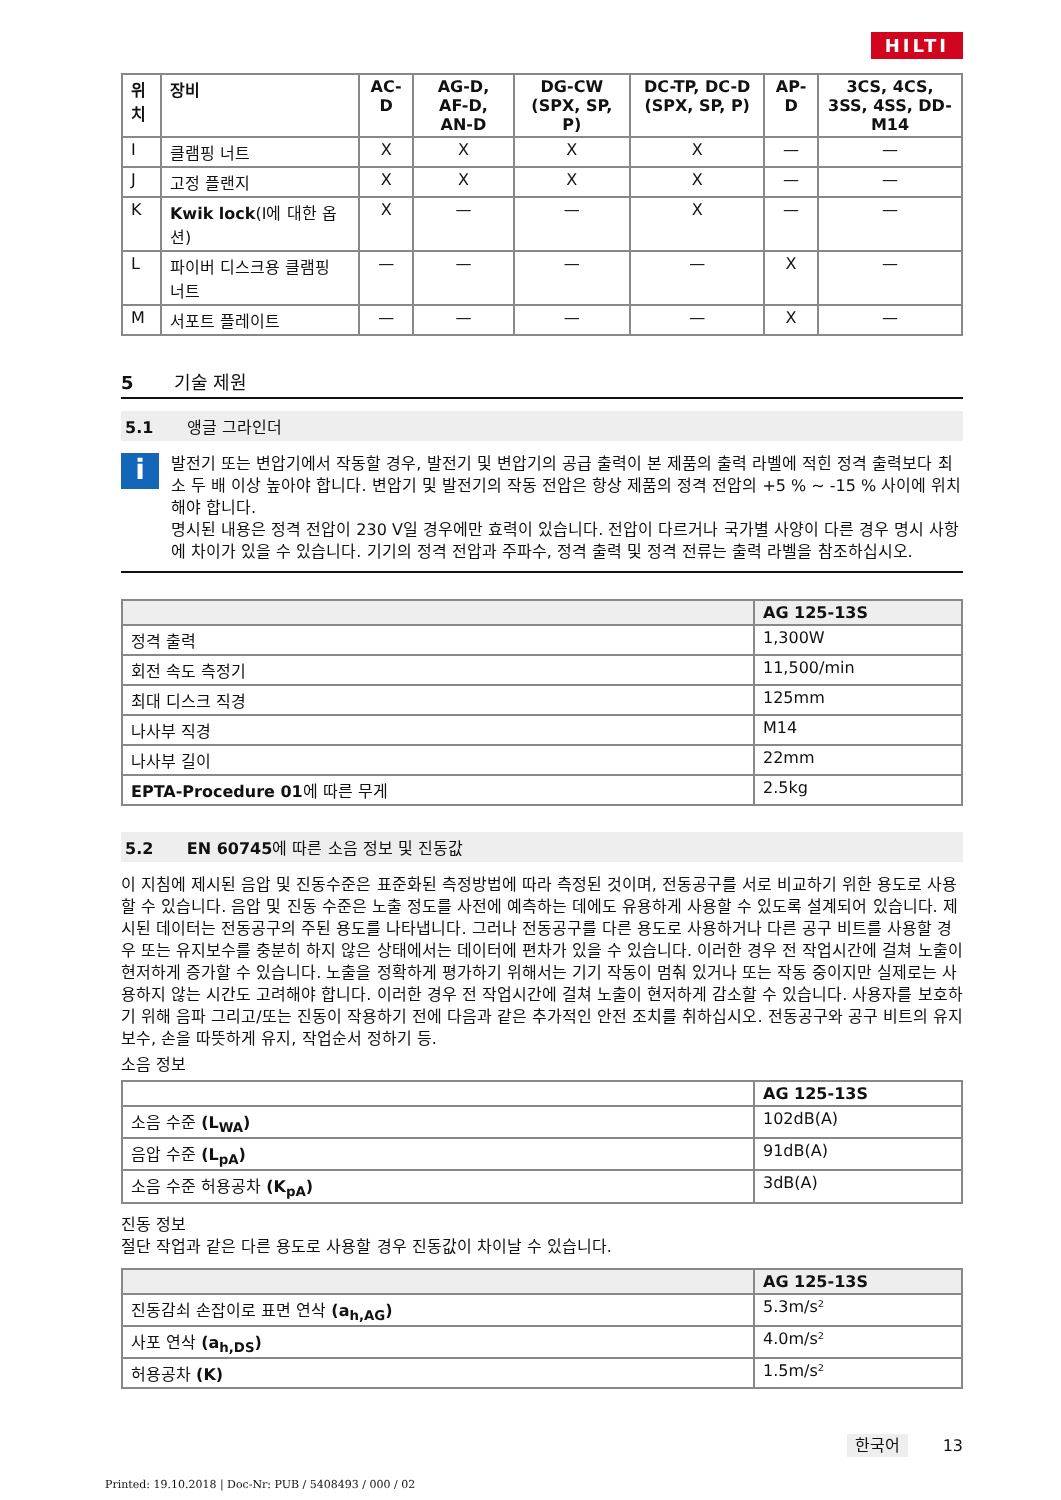HILTI
| 위치 | 장비 | AC-D | AG-D, AF-D, AN-D | DG-CW (SPX, SP, P) | DC-TP, DC-D (SPX, SP, P) | AP-D | 3CS, 4CS, 3SS, 4SS, DD-M14 |
| --- | --- | --- | --- | --- | --- | --- | --- |
| I | 클램핑 너트 | X | X | X | X | — | — |
| J | 고정 플랜지 | X | X | X | X | — | — |
| K | Kwik lock (I에 대한 옵션) | X | — | — | X | — | — |
| L | 파이버 디스크용 클램핑 너트 | — | — | — | — | X | — |
| M | 서포트 플레이트 | — | — | — | — | X | — |
5 기술 제원
5.1 앵글 그라인더
i
발전기 또는 변압기에서 작동할 경우, 발전기 및 변압기의 공급 출력이 본 제품의 출력 라벨에 적힌 정격 출력보다 최소 두 배 이상 높아야 합니다. 변압기 및 발전기의 작동 전압은 항상 제품의 정격 전압의 +5 % ~ -15 % 사이에 위치해야 합니다.
명시된 내용은 정격 전압이 230 V일 경우에만 효력이 있습니다. 전압이 다르거나 국가별 사양이 다른 경우 명시 사항에 차이가 있을 수 있습니다. 기기의 정격 전압과 주파수, 정격 출력 및 정격 전류는 출력 라벨을 참조하십시오.
| | AG 125-13S |
| --- | --- |
| 정격 출력 | 1,300W |
| 회전 속도 측정기 | 11,500/min |
| 최대 디스크 직경 | 125mm |
| 나사부 직경 | M14 |
| 나사부 길이 | 22mm |
| EPTA-Procedure 01 에 따른 무게 | 2.5kg |
5.2 EN 60745에 따른 소음 정보 및 진동값
이 지침에 제시된 음압 및 진동수준은 표준화된 측정방법에 따라 측정된 것이며, 전동공구를 서로 비교하기 위한 용도로 사용할 수 있습니다. 음압 및 진동 수준은 노출 정도를 사전에 예측하는 데에도 유용하게 사용할 수 있도록 설계되어 있습니다. 제시된 데이터는 전동공구의 주된 용도를 나타냅니다. 그러나 전동공구를 다른 용도로 사용하거나 다른 공구 비트를 사용할 경우 또는 유지보수를 충분히 하지 않은 상태에서는 데이터에 편차가 있을 수 있습니다. 이러한 경우 전 작업시간에 걸쳐 노출이 현저하게 증가할 수 있습니다. 노출을 정확하게 평가하기 위해서는 기기 작동이 멈춰 있거나 또는 작동 중이지만 실제로는 사용하지 않는 시간도 고려해야 합니다. 이러한 경우 전 작업시간에 걸쳐 노출이 현저하게 감소할 수 있습니다. 사용자를 보호하기 위해 음파 그리고/또는 진동이 작용하기 전에 다음과 같은 추가적인 안전 조치를 취하십시오. 전동공구와 공구 비트의 유지보수, 손을 따뜻하게 유지, 작업순서 정하기 등.
소음 정보
| | AG 125-13S |
| --- | --- |
| 소음 수준 (L<sub>WA</sub>) | 102dB(A) |
| 음압 수준 (L<sub>pA</sub>) | 91dB(A) |
| 소음 수준 허용공차 (K<sub>pA</sub>) | 3dB(A) |
진동 정보
절단 작업과 같은 다른 용도로 사용할 경우 진동값이 차이날 수 있습니다.
| | AG 125-13S |
| --- | --- |
| 진동감쇠 손잡이로 표면 연삭 (a<sub>h,AG</sub>) | 5.3m/s² |
| 사포 연삭 (a<sub>h,DS</sub>) | 4.0m/s² |
| 허용공차 (K) | 1.5m/s² |
한국어 13
Printed: 19.10.2018 | Doc-Nr: PUB / 5408493 / 000 / 02